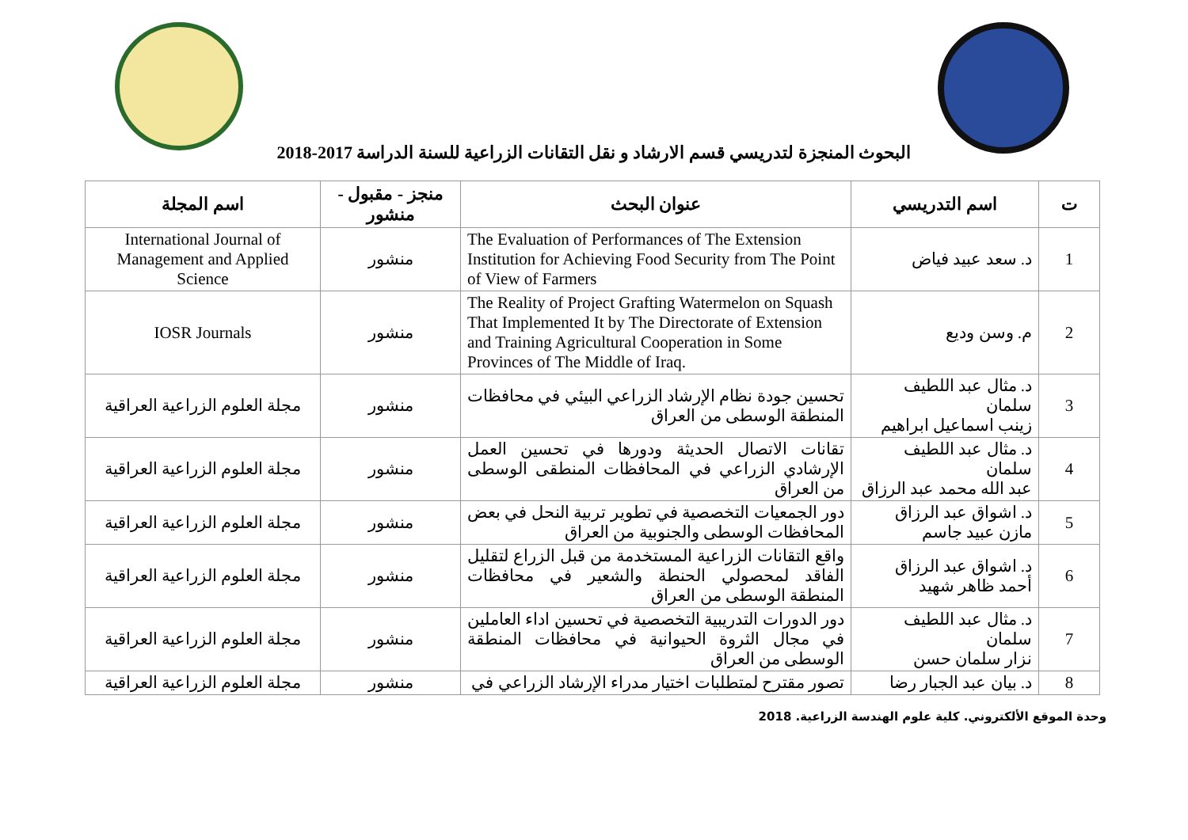البحوث المنجزة لتدريسي قسم الارشاد و نقل التقانات الزراعية للسنة الدراسة 2017-2018
| ت | اسم التدريسي | عنوان البحث | منجز - مقبول - منشور | اسم المجلة |
| --- | --- | --- | --- | --- |
| 1 | د. سعد عبيد فياض | The Evaluation of Performances of The Extension Institution for Achieving Food Security from The Point of View of Farmers | منشور | International Journal of Management and Applied Science |
| 2 | م. وسن وديع | The Reality of Project Grafting Watermelon on Squash That Implemented It by The Directorate of Extension and Training Agricultural Cooperation in Some Provinces of The Middle of Iraq. | منشور | IOSR Journals |
| 3 | د. مثال عبد اللطيف سلمان زينب اسماعيل ابراهيم | تحسين جودة نظام الإرشاد الزراعي البيئي في محافظات المنطقة الوسطى من العراق | منشور | مجلة العلوم الزراعية العراقية |
| 4 | د. مثال عبد اللطيف سلمان عبد الله محمد عبد الرزاق | تقانات الاتصال الحديثة ودورها في تحسين العمل الإرشادي الزراعي في المحافظات المنطقى الوسطى من العراق | منشور | مجلة العلوم الزراعية العراقية |
| 5 | د. اشواق عبد الرزاق مازن عبيد جاسم | دور الجمعيات التخصصية في تطوير تربية النحل في بعض المحافظات الوسطى والجنوبية من العراق | منشور | مجلة العلوم الزراعية العراقية |
| 6 | د. اشواق عبد الرزاق أحمد ظاهر شهيد | واقع التقانات الزراعية المستخدمة من قبل الزراع لتقليل الفاقد لمحصولي الحنطة والشعير في محافظات المنطقة الوسطى من العراق | منشور | مجلة العلوم الزراعية العراقية |
| 7 | د. مثال عبد اللطيف سلمان نزار سلمان حسن | دور الدورات التدريبية التخصصية في تحسين اداء العاملين في مجال الثروة الحيوانية في محافظات المنطقة الوسطى من العراق | منشور | مجلة العلوم الزراعية العراقية |
| 8 | د. بيان عبد الجبار رضا | تصور مقترح لمتطلبات اختيار مدراء الإرشاد الزراعي في | منشور | مجلة العلوم الزراعية العراقية |
وحدة الموقع الألكتروني. كلية علوم الهندسة الزراعية. 2018